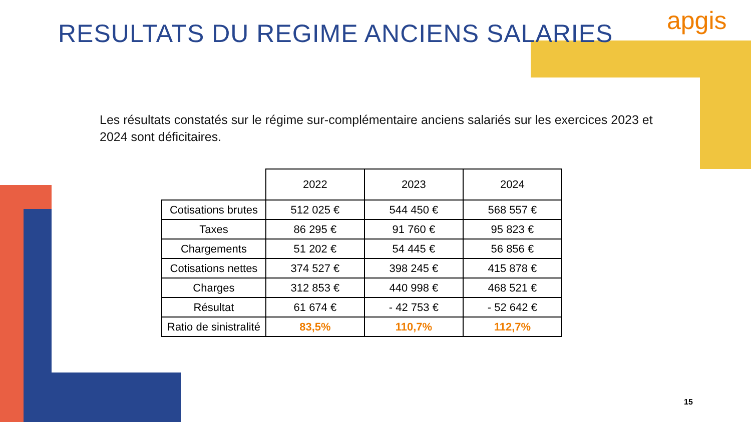RESULTATS DU REGIME ANCIENS SALARIES
apgis
Les résultats constatés sur le régime sur-complémentaire anciens salariés sur les exercices 2023 et 2024 sont déficitaires.
| | 2022 | 2023 | 2024 |
| Cotisations brutes | 512 025 € | 544 450 € | 568 557 € |
| Taxes | 86 295 € | 91 760 € | 95 823 € |
| Chargements | 51 202 € | 54 445 € | 56 856 € |
| Cotisations nettes | 374 527 € | 398 245 € | 415 878 € |
| Charges | 312 853 € | 440 998 € | 468 521 € |
| Résultat | 61 674 € | - 42 753 € | - 52 642 € |
| Ratio de sinistralité | 83,5% | 110,7% | 112,7% |
15